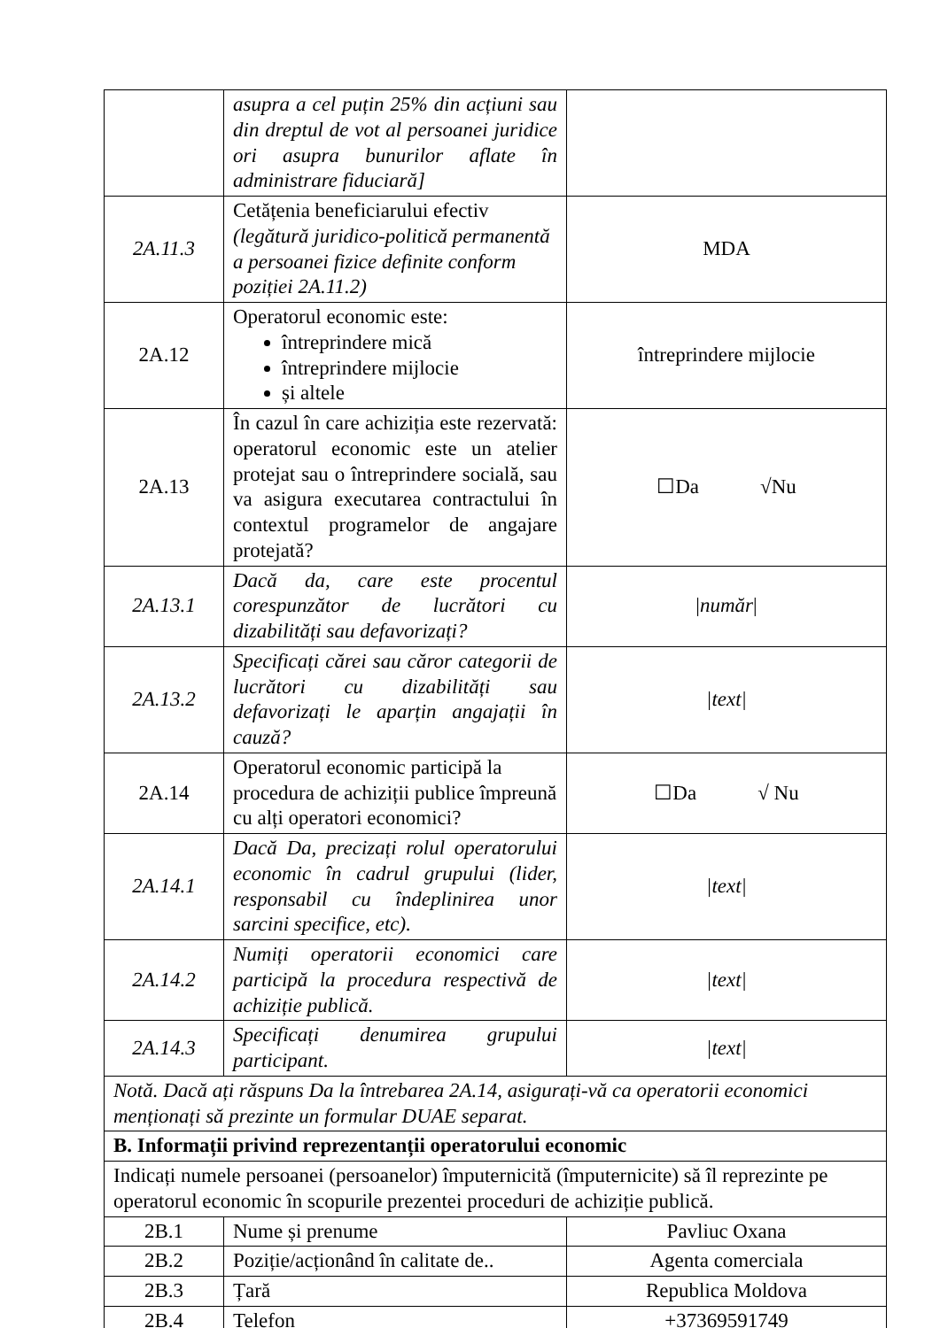| | asupra a cel puțin 25% din acțiuni sau din dreptul de vot al persoanei juridice ori asupra bunurilor aflate în administrare fiduciară] | |
| 2A.11.3 | Cetățenia beneficiarului efectiv (legătură juridico-politică permanentă a persoanei fizice definite conform poziției 2A.11.2) | MDA |
| 2A.12 | Operatorul economic este: întreprindere mică întreprindere mijlocie și altele | întreprindere mijlocie |
| 2A.13 | În cazul în care achiziția este rezervată: operatorul economic este un atelier protejat sau o întreprindere socială, sau va asigura executarea contractului în contextul programelor de angajare protejată? | ☐Da √Nu |
| 2A.13.1 | Dacă da, care este procentul corespunzător de lucrători cu dizabilități sau defavorizați? | / număr / |
| 2A.13.2 | Specificați cărei sau căror categorii de lucrători cu dizabilități sau defavorizați le aparțin angajații în cauză? | /text/ |
| 2A.14 | Operatorul economic participă la procedura de achiziții publice împreună cu alți operatori economici? | ☐Da √ Nu |
| 2A.14.1 | Dacă Da, precizați rolul operatorului economic în cadrul grupului (lider, responsabil cu îndeplinirea unor sarcini specifice, etc). | /text/ |
| 2A.14.2 | Numiți operatorii economici care participă la procedura respectivă de achiziție publică. | /text/ |
| 2A.14.3 | Specificați denumirea grupului participant. | /text/ |
| Notă. Dacă ați răspuns Da la întrebarea 2A.14, asigurați-vă ca operatorii economici menționați să prezinte un formular DUAE separat. | | |
| B. Informații privind reprezentanții operatorului economic | | |
| Indicați numele persoanei (persoanelor) împuternicită (împuternicite) să îl reprezinte pe operatorul economic în scopurile prezentei proceduri de achiziție publică. | | |
| 2B.1 | Nume și prenume | Pavliuc Oxana |
| 2B.2 | Poziție/acționând în calitate de.. | Agenta comerciala |
| 2B.3 | Țară | Republica Moldova |
| 2B.4 | Telefon | +37369591749 |